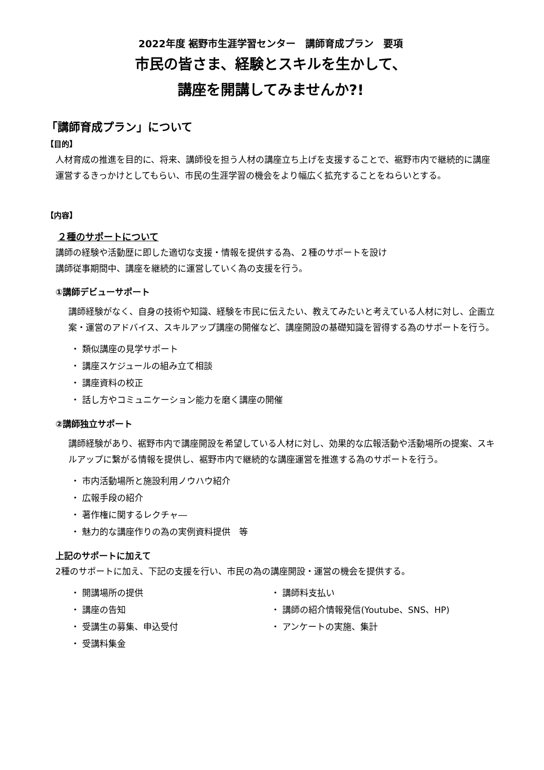2022年度 裾野市生涯学習センター　講師育成プラン　要項
市民の皆さま、経験とスキルを生かして、
講座を開講してみませんか?!
「講師育成プラン」について
【目的】
人材育成の推進を目的に、将来、講師役を担う人材の講座立ち上げを支援することで、裾野市内で継続的に講座運営するきっかけとしてもらい、市民の生涯学習の機会をより幅広く拡充することをねらいとする。
【内容】
２種のサポートについて
講師の経験や活動歴に即した適切な支援・情報を提供する為、２種のサポートを設け
講師従事期間中、講座を継続的に運営していく為の支援を行う。
①講師デビューサポート
講師経験がなく、自身の技術や知識、経験を市民に伝えたい、教えてみたいと考えている人材に対し、企画立案・運営のアドバイス、スキルアップ講座の開催など、講座開設の基礎知識を習得する為のサポートを行う。
・ 類似講座の見学サポート
・ 講座スケジュールの組み立て相談
・ 講座資料の校正
・ 話し方やコミュニケーション能力を磨く講座の開催
②講師独立サポート
講師経験があり、裾野市内で講座開設を希望している人材に対し、効果的な広報活動や活動場所の提案、スキルアップに繋がる情報を提供し、裾野市内で継続的な講座運営を推進する為のサポートを行う。
・ 市内活動場所と施設利用ノウハウ紹介
・ 広報手段の紹介
・ 著作権に関するレクチャ―
・ 魅力的な講座作りの為の実例資料提供　等
上記のサポートに加えて
2種のサポートに加え、下記の支援を行い、市民の為の講座開設・運営の機会を提供する。
・ 開講場所の提供
・ 講座の告知
・ 受講生の募集、申込受付
・ 受講料集金
・ 講師料支払い
・ 講師の紹介情報発信(Youtube、SNS、HP)
・ アンケートの実施、集計